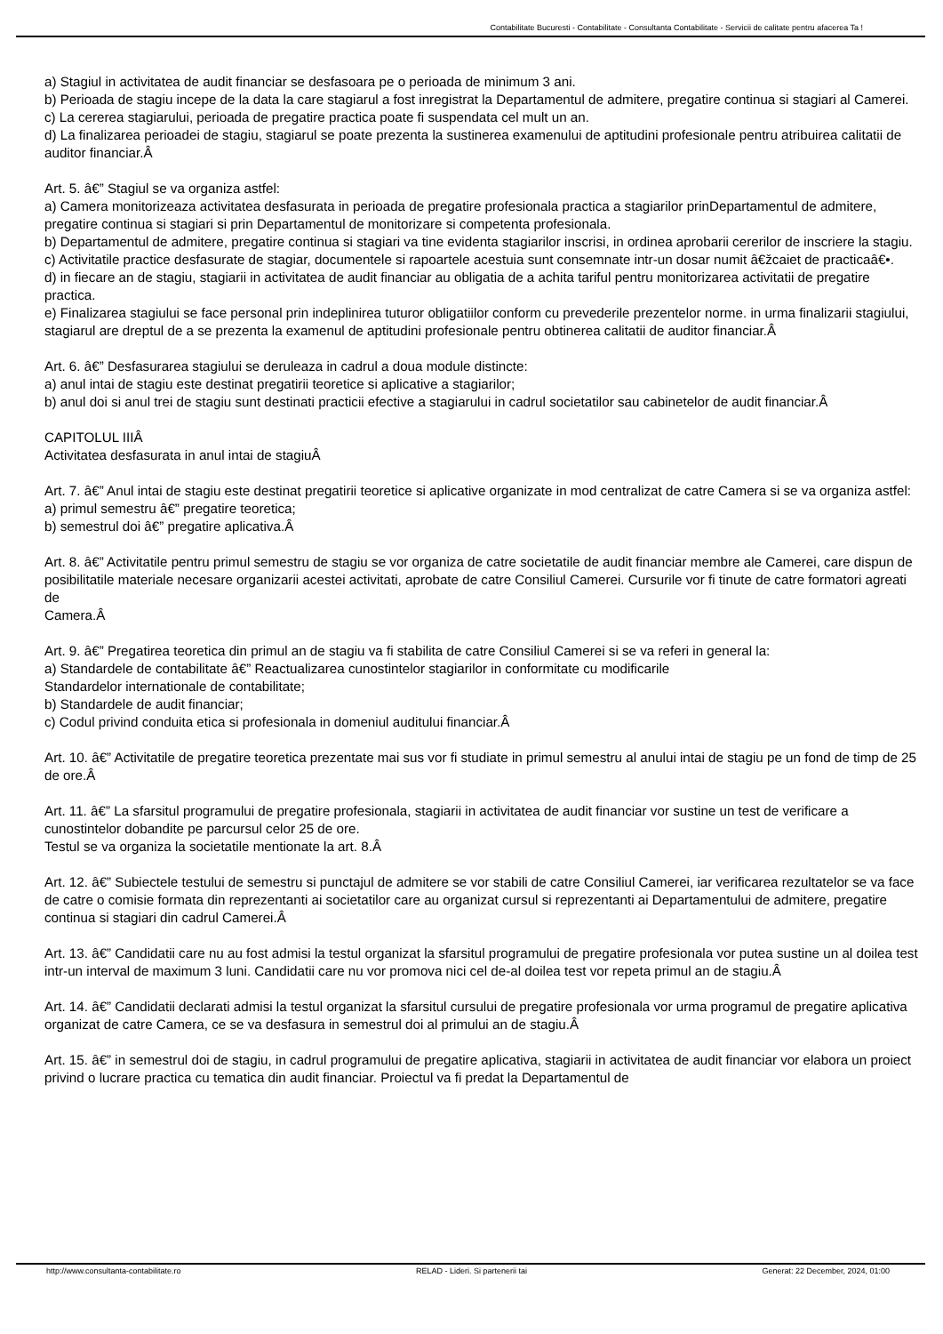Contabilitate Bucuresti - Contabilitate - Consultanta Contabilitate - Servicii de calitate pentru afacerea Ta !
a) Stagiul in activitatea de audit financiar se desfasoara pe o perioada de minimum 3 ani.
b) Perioada de stagiu incepe de la data la care stagiarul a fost inregistrat la Departamentul de admitere, pregatire continua si stagiari al Camerei.
c) La cererea stagiarului, perioada de pregatire practica poate fi suspendata cel mult un an.
d) La finalizarea perioadei de stagiu, stagiarul se poate prezenta la sustinerea examenului de aptitudini profesionale pentru atribuirea calitatii de auditor financiar.Â
Art. 5. â€” Stagiul se va organiza astfel:
a) Camera monitorizeaza activitatea desfasurata in perioada de pregatire profesionala practica a stagiarilor prinDepartamentul de admitere, pregatire continua si stagiari si prin Departamentul de monitorizare si competenta profesionala.
b) Departamentul de admitere, pregatire continua si stagiari va tine evidenta stagiarilor inscrisi, in ordinea aprobarii cererilor de inscriere la stagiu.
c) Activitatile practice desfasurate de stagiar, documentele si rapoartele acestuia sunt consemnate intr-un dosar numit â€žcaiet de practicaâ€•.
d) in fiecare an de stagiu, stagiarii in activitatea de audit financiar au obligatia de a achita tariful pentru monitorizarea activitatii de pregatire practica.
e) Finalizarea stagiului se face personal prin indeplinirea tuturor obligatiilor conform cu prevederile prezentelor norme. in urma finalizarii stagiului, stagiarul are dreptul de a se prezenta la examenul de aptitudini profesionale pentru obtinerea calitatii de auditor financiar.Â
Art. 6. â€” Desfasurarea stagiului se deruleaza in cadrul a doua module distincte:
a) anul intai de stagiu este destinat pregatirii teoretice si aplicative a stagiarilor;
b) anul doi si anul trei de stagiu sunt destinati practicii efective a stagiarului in cadrul societatilor sau cabinetelor de audit financiar.Â
CAPITOLUL IIIÂ
Activitatea desfasurata in anul intai de stagiuÂ
Art. 7. â€” Anul intai de stagiu este destinat pregatirii teoretice si aplicative organizate in mod centralizat de catre Camera si se va organiza astfel:
a) primul semestru â€” pregatire teoretica;
b) semestrul doi â€” pregatire aplicativa.Â
Art. 8. â€” Activitatile pentru primul semestru de stagiu se vor organiza de catre societatile de audit financiar membre ale Camerei, care dispun de posibilitatile materiale necesare organizarii acestei activitati, aprobate de catre Consiliul Camerei. Cursurile vor fi tinute de catre formatori agreati de
Camera.Â
Art. 9. â€” Pregatirea teoretica din primul an de stagiu va fi stabilita de catre Consiliul Camerei si se va referi in general la:
a) Standardele de contabilitate â€” Reactualizarea cunostintelor stagiarilor in conformitate cu modificarile
Standardelor internationale de contabilitate;
b) Standardele de audit financiar;
c) Codul privind conduita etica si profesionala in domeniul auditului financiar.Â
Art. 10. â€” Activitatile de pregatire teoretica prezentate mai sus vor fi studiate in primul semestru al anului intai de stagiu pe un fond de timp de 25 de ore.Â
Art. 11. â€” La sfarsitul programului de pregatire profesionala, stagiarii in activitatea de audit financiar vor sustine un test de verificare a cunostintelor dobandite pe parcursul celor 25 de ore.
Testul se va organiza la societatile mentionate la art. 8.Â
Art. 12. â€” Subiectele testului de semestru si punctajul de admitere se vor stabili de catre Consiliul Camerei, iar verificarea rezultatelor se va face de catre o comisie formata din reprezentanti ai societatilor care au organizat cursul si reprezentanti ai Departamentului de admitere, pregatire continua si stagiari din cadrul Camerei.Â
Art. 13. â€” Candidatii care nu au fost admisi la testul organizat la sfarsitul programului de pregatire profesionala vor putea sustine un al doilea test intr-un interval de maximum 3 luni. Candidatii care nu vor promova nici cel de-al doilea test vor repeta primul an de stagiu.Â
Art. 14. â€” Candidatii declarati admisi la testul organizat la sfarsitul cursului de pregatire profesionala vor urma programul de pregatire aplicativa organizat de catre Camera, ce se va desfasura in semestrul doi al primului an de stagiu.Â
Art. 15. â€” in semestrul doi de stagiu, in cadrul programului de pregatire aplicativa, stagiarii in activitatea de audit financiar vor elabora un proiect privind o lucrare practica cu tematica din audit financiar. Proiectul va fi predat la Departamentul de
http://www.consultanta-contabilitate.ro RELAD - Lideri. Si partenerii tai Generat: 22 December, 2024, 01:00